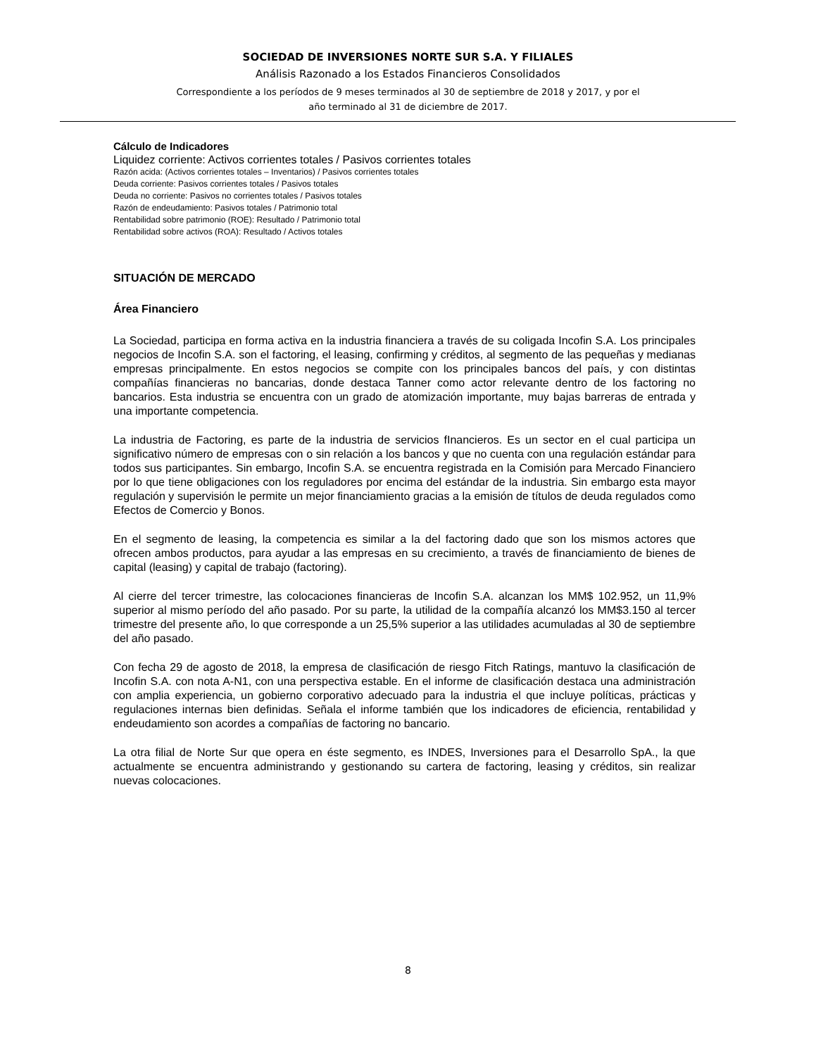SOCIEDAD DE INVERSIONES NORTE SUR S.A. Y FILIALES
Análisis Razonado a los Estados Financieros Consolidados
Correspondiente a los períodos de 9 meses terminados al 30 de septiembre de 2018 y 2017, y por el
año terminado al 31 de diciembre de 2017.
Cálculo de Indicadores
Liquidez corriente: Activos corrientes totales / Pasivos corrientes totales
Razón acida: (Activos corrientes totales – Inventarios) / Pasivos corrientes totales
Deuda corriente: Pasivos corrientes totales / Pasivos totales
Deuda no corriente: Pasivos no corrientes totales / Pasivos totales
Razón de endeudamiento: Pasivos totales / Patrimonio total
Rentabilidad sobre patrimonio (ROE): Resultado / Patrimonio total
Rentabilidad sobre activos (ROA): Resultado / Activos totales
SITUACIÓN DE MERCADO
Área Financiero
La Sociedad, participa en forma activa en la industria financiera a través de su coligada Incofin S.A. Los principales negocios de Incofin S.A. son el factoring, el leasing, confirming y créditos, al segmento de las pequeñas y medianas empresas principalmente. En estos negocios se compite con los principales bancos del país, y con distintas compañías financieras no bancarias, donde destaca Tanner como actor relevante dentro de los factoring no bancarios. Esta industria se encuentra con un grado de atomización importante, muy bajas barreras de entrada y una importante competencia.
La industria de Factoring, es parte de la industria de servicios fInancieros. Es un sector en el cual participa un significativo número de empresas con o sin relación a los bancos y que no cuenta con una regulación estándar para todos sus participantes. Sin embargo, Incofin S.A. se encuentra registrada en la Comisión para Mercado Financiero por lo que tiene obligaciones con los reguladores por encima del estándar de la industria. Sin embargo esta mayor regulación y supervisión le permite un mejor financiamiento gracias a la emisión de títulos de deuda regulados como Efectos de Comercio y Bonos.
En el segmento de leasing, la competencia es similar a la del factoring dado que son los mismos actores que ofrecen ambos productos, para ayudar a las empresas en su crecimiento, a través de financiamiento de bienes de capital (leasing) y capital de trabajo (factoring).
Al cierre del tercer trimestre, las colocaciones financieras de Incofin S.A. alcanzan los MM$ 102.952, un 11,9% superior al mismo período del año pasado. Por su parte, la utilidad de la compañía alcanzó los MM$3.150 al tercer trimestre del presente año, lo que corresponde a un 25,5% superior a las utilidades acumuladas al 30 de septiembre del año pasado.
Con fecha 29 de agosto de 2018, la empresa de clasificación de riesgo Fitch Ratings, mantuvo la clasificación de Incofin S.A. con nota A-N1, con una perspectiva estable. En el informe de clasificación destaca una administración con amplia experiencia, un gobierno corporativo adecuado para la industria el que incluye políticas, prácticas y regulaciones internas bien definidas. Señala el informe también que los indicadores de eficiencia, rentabilidad y endeudamiento son acordes a compañías de factoring no bancario.
La otra filial de Norte Sur que opera en éste segmento, es INDES, Inversiones para el Desarrollo SpA., la que actualmente se encuentra administrando y gestionando su cartera de factoring, leasing y créditos, sin realizar nuevas colocaciones.
8